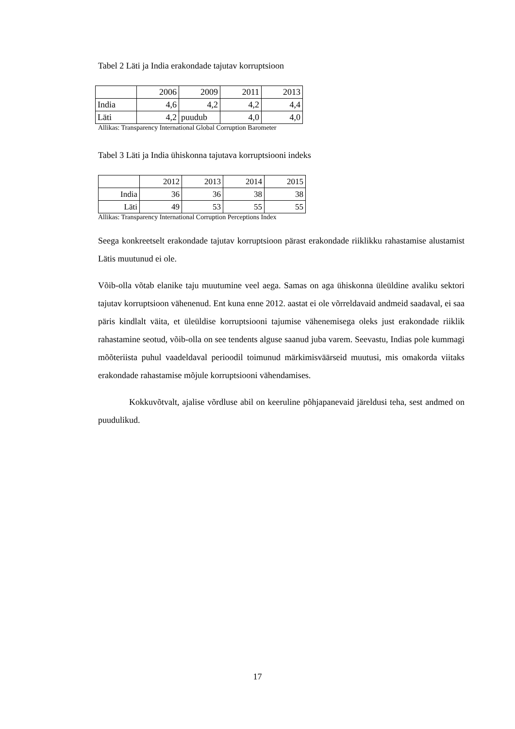Tabel 2 Läti ja India erakondade tajutav korruptsioon
| | 2006 | 2009 | 2011 | 2013 |
| India | 4,6 | 4,2 | 4,2 | 4,4 |
| Läti | 4,2 | puudub | 4,0 | 4,0 |
Allikas: Transparency International Global Corruption Barometer
Tabel 3 Läti ja India ühiskonna tajutava korruptsiooni indeks
| | 2012 | 2013 | 2014 | 2015 |
| India | 36 | 36 | 38 | 38 |
| Läti | 49 | 53 | 55 | 55 |
Allikas: Transparency International Corruption Perceptions Index
Seega konkreetselt erakondade tajutav korruptsioon pärast erakondade riiklikku rahastamise alustamist Lätis muutunud ei ole.
Võib-olla võtab elanike taju muutumine veel aega. Samas on aga ühiskonna üleüldine avaliku sektori tajutav korruptsioon vähenenud. Ent kuna enne 2012. aastat ei ole võrreldavaid andmeid saadaval, ei saa päris kindlalt väita, et üleüldise korruptsiooni tajumise vähenemisega oleks just erakondade riiklik rahastamine seotud, võib-olla on see tendents alguse saanud juba varem. Seevastu, Indias pole kummagi mõõteriista puhul vaadeldaval perioodil toimunud märkimisväärseid muutusi, mis omakorda viitaks erakondade rahastamise mõjule korruptsiooni vähendamises.
Kokkuvõtvalt, ajalise võrdluse abil on keeruline põhjapanevaid järeldusi teha, sest andmed on puudulikud.
17